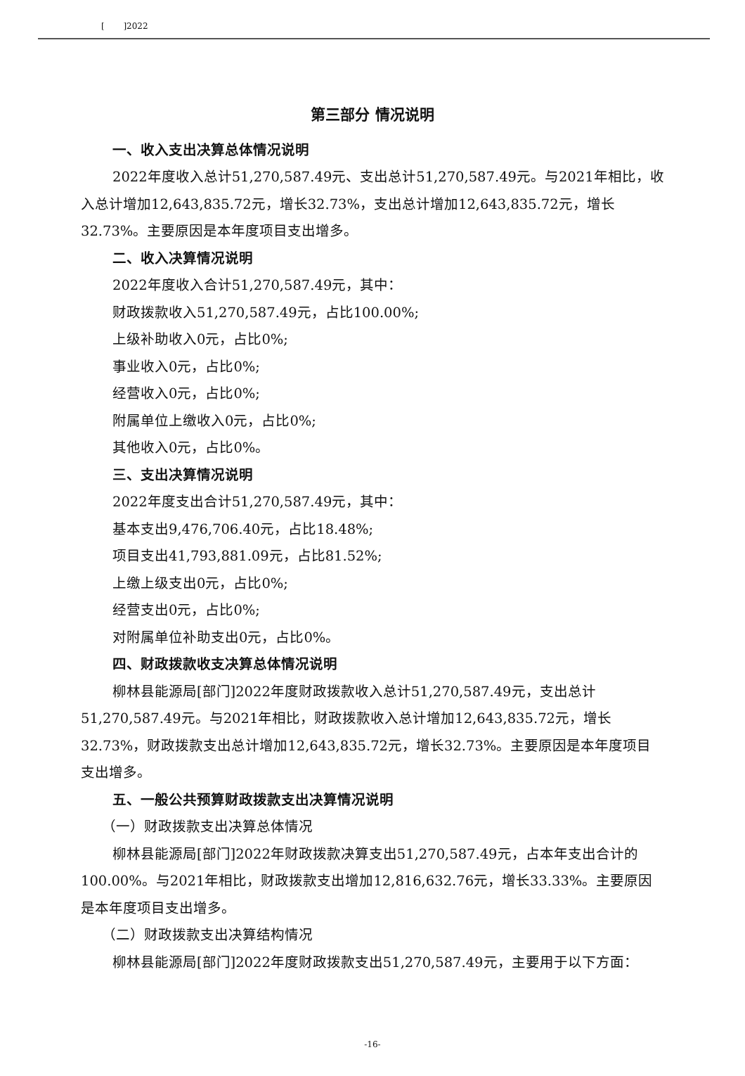[ ]2022
第三部分 情况说明
一、收入支出决算总体情况说明
2022年度收入总计51,270,587.49元、支出总计51,270,587.49元。与2021年相比，收入总计增加12,643,835.72元，增长32.73%，支出总计增加12,643,835.72元，增长32.73%。主要原因是本年度项目支出增多。
二、收入决算情况说明
2022年度收入合计51,270,587.49元，其中：
财政拨款收入51,270,587.49元，占比100.00%;
上级补助收入0元，占比0%;
事业收入0元，占比0%;
经营收入0元，占比0%;
附属单位上缴收入0元，占比0%;
其他收入0元，占比0%。
三、支出决算情况说明
2022年度支出合计51,270,587.49元，其中：
基本支出9,476,706.40元，占比18.48%;
项目支出41,793,881.09元，占比81.52%;
上缴上级支出0元，占比0%;
经营支出0元，占比0%;
对附属单位补助支出0元，占比0%。
四、财政拨款收支决算总体情况说明
柳林县能源局[部门]2022年度财政拨款收入总计51,270,587.49元，支出总计51,270,587.49元。与2021年相比，财政拨款收入总计增加12,643,835.72元，增长32.73%，财政拨款支出总计增加12,643,835.72元，增长32.73%。主要原因是本年度项目支出增多。
五、一般公共预算财政拨款支出决算情况说明
（一）财政拨款支出决算总体情况
柳林县能源局[部门]2022年财政拨款决算支出51,270,587.49元，占本年支出合计的100.00%。与2021年相比，财政拨款支出增加12,816,632.76元，增长33.33%。主要原因是本年度项目支出增多。
（二）财政拨款支出决算结构情况
柳林县能源局[部门]2022年度财政拨款支出51,270,587.49元，主要用于以下方面：
-16-